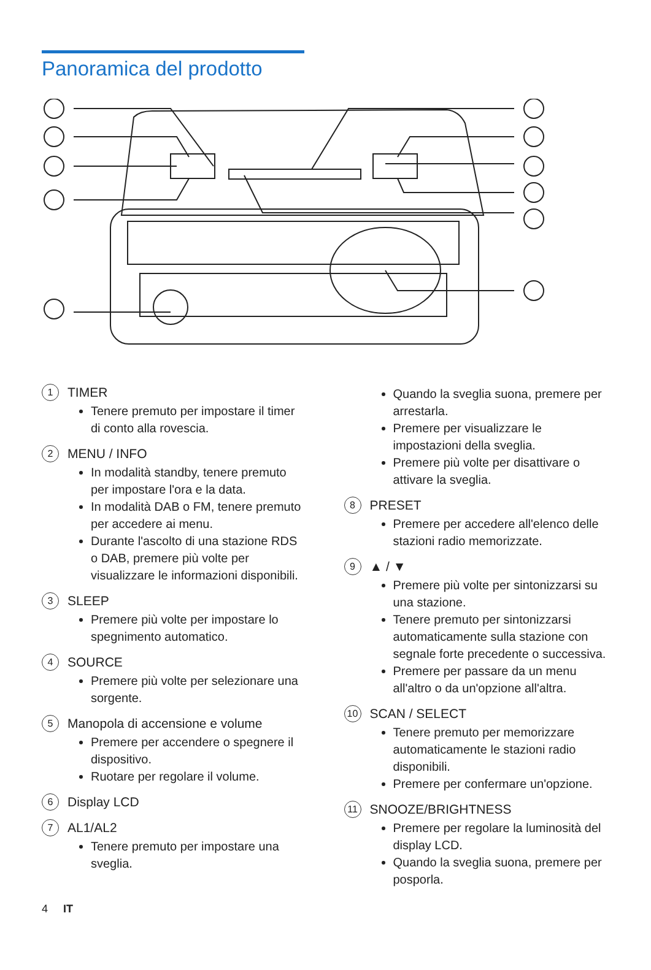Panoramica del prodotto
1 TIMER
Tenere premuto per impostare il timer di conto alla rovescia.
2 MENU / INFO
In modalità standby, tenere premuto per impostare l'ora e la data.
In modalità DAB o FM, tenere premuto per accedere ai menu.
Durante l'ascolto di una stazione RDS o DAB, premere più volte per visualizzare le informazioni disponibili.
3 SLEEP
Premere più volte per impostare lo spegnimento automatico.
4 SOURCE
Premere più volte per selezionare una sorgente.
5 Manopola di accensione e volume
Premere per accendere o spegnere il dispositivo.
Ruotare per regolare il volume.
6 Display LCD
7 AL1/AL2
Tenere premuto per impostare una sveglia.
Quando la sveglia suona, premere per arrestarla.
Premere per visualizzare le impostazioni della sveglia.
Premere più volte per disattivare o attivare la sveglia.
8 PRESET
Premere per accedere all'elenco delle stazioni radio memorizzate.
9 ▲ / ▼
Premere più volte per sintonizzarsi su una stazione.
Tenere premuto per sintonizzarsi automaticamente sulla stazione con segnale forte precedente o successiva.
Premere per passare da un menu all'altro o da un'opzione all'altra.
10 SCAN / SELECT
Tenere premuto per memorizzare automaticamente le stazioni radio disponibili.
Premere per confermare un'opzione.
11 SNOOZE/BRIGHTNESS
Premere per regolare la luminosità del display LCD.
Quando la sveglia suona, premere per posporla.
4 IT